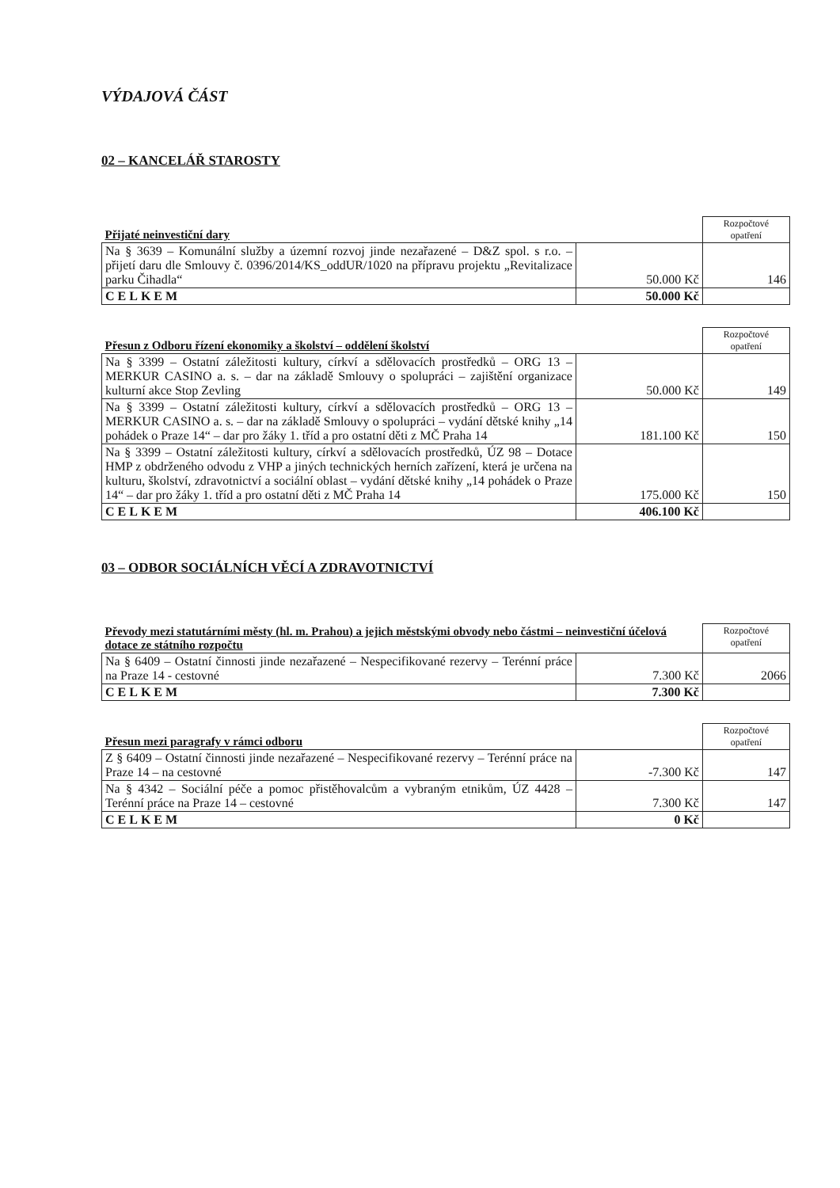VÝDAJOVÁ ČÁST
02 – KANCELÁŘ STAROSTY
| Přijaté neinvestiční dary | | Rozpočtové opatření |
| Na § 3639 – Komunální služby a územní rozvoj jinde nezařazené – D&Z spol. s r.o. – přijetí daru dle Smlouvy č. 0396/2014/KS_oddUR/1020 na přípravu projektu „Revitalizace parku Čihadla“ | 50.000 Kč | 146 |
| CELKEM | 50.000 Kč | |
| Přesun z Odboru řízení ekonomiky a školství – oddělení školství | | Rozpočtové opatření |
| Na § 3399 – Ostatní záležitosti kultury, církví a sdělovacích prostředků – ORG 13 – MERKUR CASINO a. s. – dar na základě Smlouvy o spolupráci – zajištění organizace kulturní akce Stop Zevling | 50.000 Kč | 149 |
| Na § 3399 – Ostatní záležitosti kultury, církví a sdělovacích prostředků – ORG 13 – MERKUR CASINO a. s. – dar na základě Smlouvy o spolupráci – vydání dětské knihy „14 pohádek o Praze 14“ – dar pro žáky 1. tříd a pro ostatní děti z MČ Praha 14 | 181.100 Kč | 150 |
| Na § 3399 – Ostatní záležitosti kultury, církví a sdělovacích prostředků, ÚZ 98 – Dotace HMP z obdrženého odvodu z VHP a jiných technických herních zařízení, která je určena na kulturu, školství, zdravotnictví a sociální oblast – vydání dětské knihy „14 pohádek o Praze 14“ – dar pro žáky 1. tříd a pro ostatní děti z MČ Praha 14 | 175.000 Kč | 150 |
| CELKEM | 406.100 Kč | |
03 – ODBOR SOCIÁLNÍCH VĚCÍ A ZDRAVOTNICTVÍ
| Převody mezi statutárními městy (hl. m. Prahou) a jejich městskými obvody nebo částmi – neinvestiční účelová dotace ze státního rozpočtu | | Rozpočtové opatření |
| Na § 6409 – Ostatní činnosti jinde nezařazené – Nespecifikované rezervy – Terénní práce na Praze 14 - cestovné | 7.300 Kč | 2066 |
| CELKEM | 7.300 Kč | |
| Přesun mezi paragrafy v rámci odboru | | Rozpočtové opatření |
| Z § 6409 – Ostatní činnosti jinde nezařazené – Nespecifikované rezervy – Terénní práce na Praze 14 – na cestovné | -7.300 Kč | 147 |
| Na § 4342 – Sociální péče a pomoc přistěhovalcům a vybraným etnikům, ÚZ 4428 – Terénní práce na Praze 14 – cestovné | 7.300 Kč | 147 |
| CELKEM | 0 Kč | |